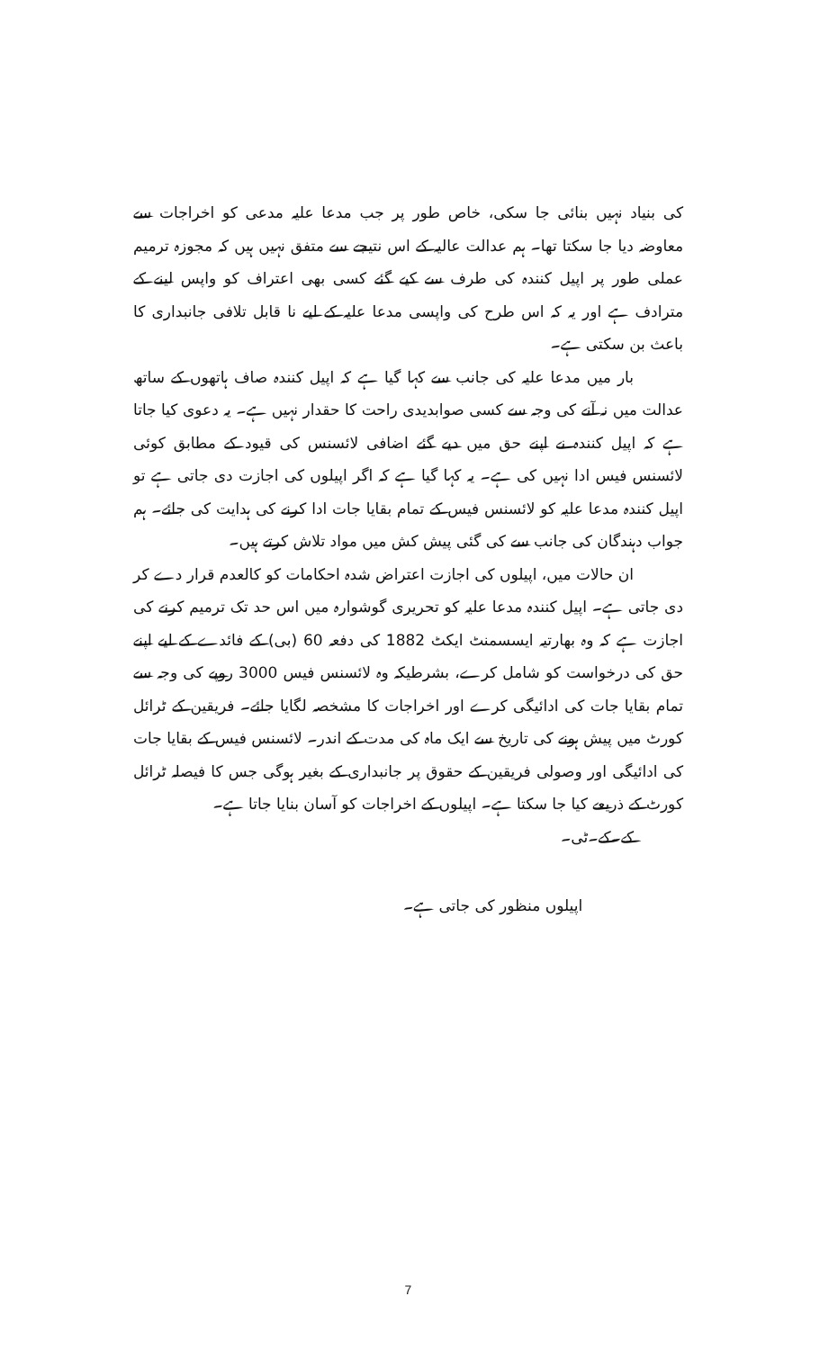کی بنیاد نہیں بنائی جا سکی، خاص طور پر جب مدعا علیہ مدعی کو اخراجات سے معاوضہ دیا جا سکتا تھا۔ ہم عدالت عالیہ کے اس نتیجے سے متفق نہیں ہیں کہ مجوزہ ترمیم عملی طور پر اپیل کنندہ کی طرف سے کیے گئے کسی بھی اعتراف کو واپس لینے کے مترادف ہے اور یہ کہ اس طرح کی واپسی مدعا علیہ کے لیے نا قابل تلافی جانبداری کا باعث بن سکتی ہے۔
بار میں مدعا علیہ کی جانب سے کہا گیا ہے کہ اپیل کنندہ صاف ہاتھوں کے ساتھ عدالت میں نہ آنے کی وجہ سے کسی صوابدیدی راحت کا حقدار نہیں ہے۔ یہ دعوی کیا جاتا ہے کہ اپیل کنندہ نے اپنے حق میں دیے گئے اضافی لائسنس کی قیود کے مطابق کوئی لائسنس فیس ادا نہیں کی ہے۔ یہ کہا گیا ہے کہ اگر اپیلوں کی اجازت دی جاتی ہے تو اپیل کنندہ مدعا علیہ کو لائسنس فیس کے تمام بقایا جات ادا کرنے کی ہدایت کی جائے۔ ہم جواب دہندگان کی جانب سے کی گئی پیش کش میں مواد تلاش کرتے ہیں۔
ان حالات میں، اپیلوں کی اجازت اعتراض شدہ احکامات کو کالعدم قرار دے کر دی جاتی ہے۔ اپیل کنندہ مدعا علیہ کو تحریری گوشوارہ میں اس حد تک ترمیم کرنے کی اجازت ہے کہ وہ بھارتیہ ایسسمنٹ ایکٹ 1882 کی دفعہ 60 (بی) کے فائدے کے لیے اپنے حق کی درخواست کو شامل کرے، بشرطیکہ وہ لائسنس فیس 3000 روپے کی وجہ سے تمام بقایا جات کی ادائیگی کرے اور اخراجات کا مشخصہ لگایا جائے۔ فریقین کے ٹرائل کورٹ میں پیش ہونے کی تاریخ سے ایک ماہ کی مدت کے اندر۔ لائسنس فیس کے بقایا جات کی ادائیگی اور وصولی فریقین کے حقوق پر جانبداری کے بغیر ہوگی جس کا فیصلہ ٹرائل کورٹ کے ذریعے کیا جا سکتا ہے۔ اپیلوں کے اخراجات کو آسان بنایا جاتا ہے۔
کے۔کے۔ٹی۔
اپیلوں منظور کی جاتی ہے۔
7